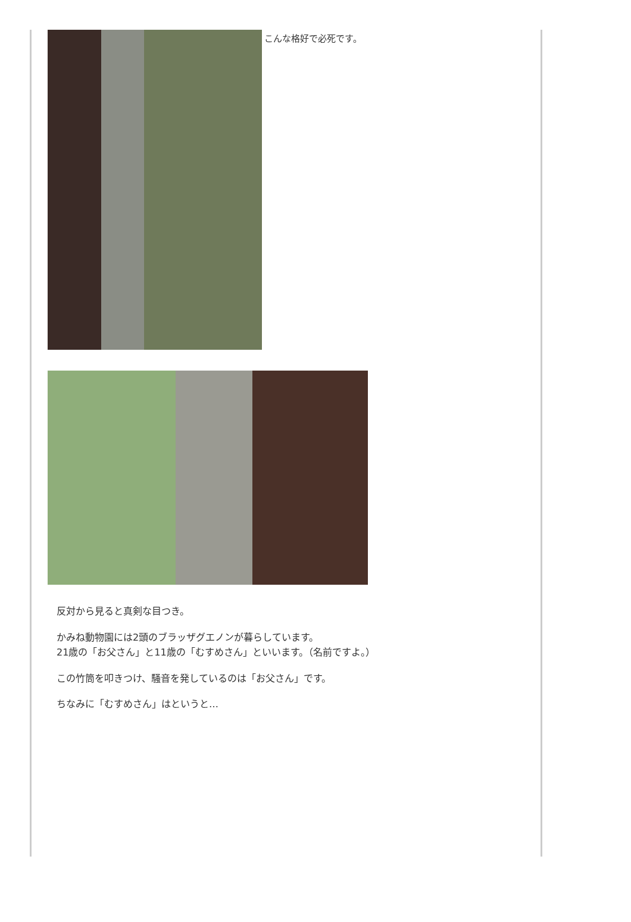こんな格好で必死です。
反対から見ると真剣な目つき。
かみね動物園には2頭のブラッザグエノンが暮らしています。
21歳の「お父さん」と11歳の「むすめさん」といいます。（名前ですよ。）
この竹筒を叩きつけ、騒音を発しているのは「お父さん」です。
ちなみに「むすめさん」はというと…